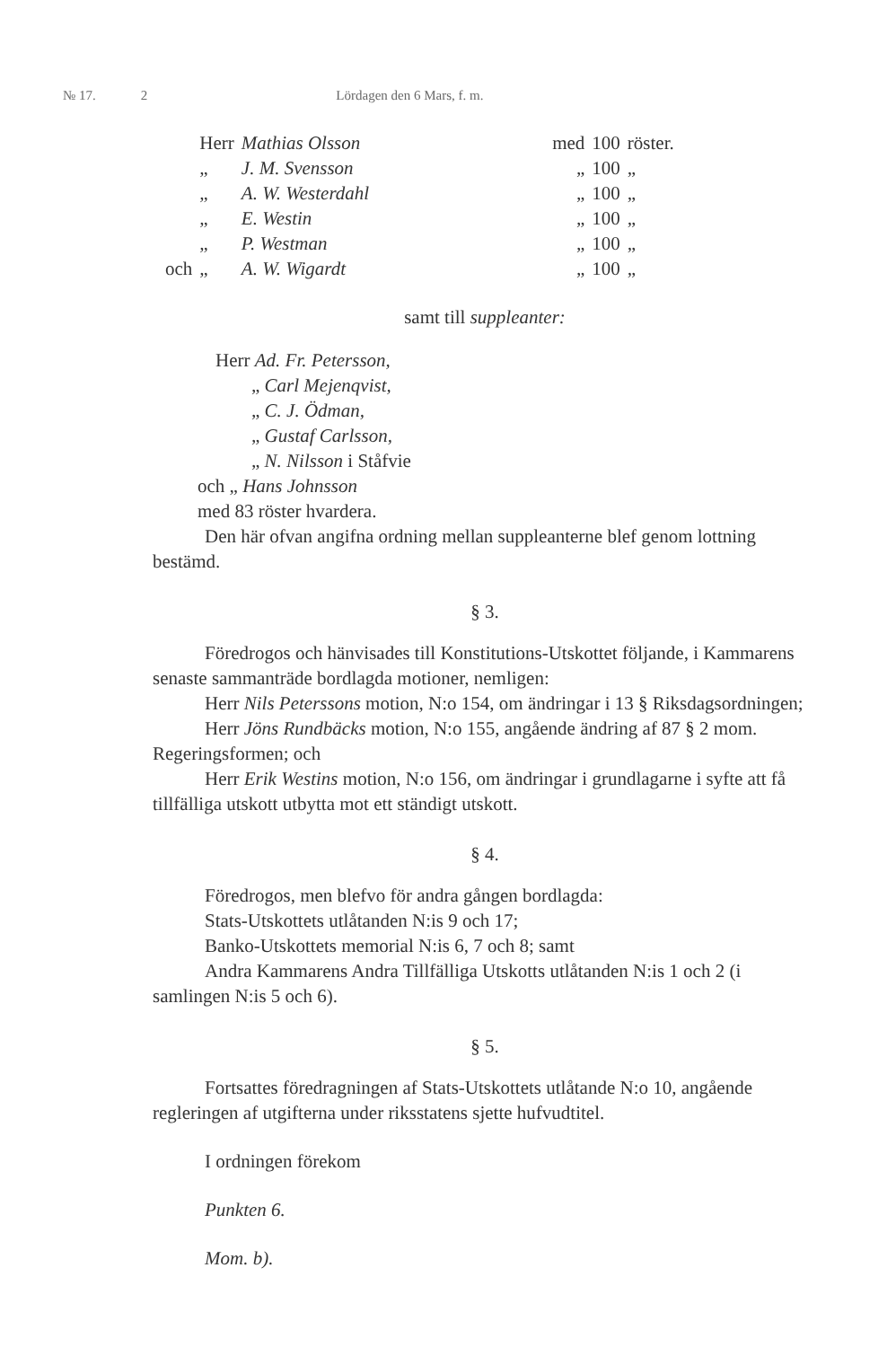№ 17. 2 Lördagen den 6 Mars, f. m.
| | Herr | Mathias Olsson | med | 100 | röster. |
| | „ | J. M. Svensson | „ | 100 | „ |
| | „ | A. W. Westerdahl | „ | 100 | „ |
| | „ | E. Westin | „ | 100 | „ |
| | „ | P. Westman | „ | 100 | „ |
| och | „ | A. W. Wigardt | „ | 100 | „ |
samt till suppleanter:
Herr Ad. Fr. Petersson,
„ Carl Mejenqvist,
„ C. J. Ödman,
„ Gustaf Carlsson,
„ N. Nilsson i Ståfvie
och „ Hans Johnsson
med 83 röster hvardera.
Den här ofvan angifna ordning mellan suppleanterne blef genom lottning bestämd.
§ 3.
Föredrogos och hänvisades till Konstitutions-Utskottet följande, i Kammarens senaste sammanträde bordlagda motioner, nemligen:
Herr Nils Peterssons motion, N:o 154, om ändringar i 13 § Riksdagsordningen;
Herr Jöns Rundbäcks motion, N:o 155, angående ändring af 87 § 2 mom. Regeringsformen; och
Herr Erik Westins motion, N:o 156, om ändringar i grundlagarne i syfte att få tillfälliga utskott utbytta mot ett ständigt utskott.
§ 4.
Föredrogos, men blefvo för andra gången bordlagda:
Stats-Utskottets utlåtanden N:is 9 och 17;
Banko-Utskottets memorial N:is 6, 7 och 8; samt
Andra Kammarens Andra Tillfälliga Utskotts utlåtanden N:is 1 och 2 (i samlingen N:is 5 och 6).
§ 5.
Fortsattes föredragningen af Stats-Utskottets utlåtande N:o 10, angående regleringen af utgifterna under riksstatens sjette hufvudtitel.
I ordningen förekom
Punkten 6.
Mom. b).